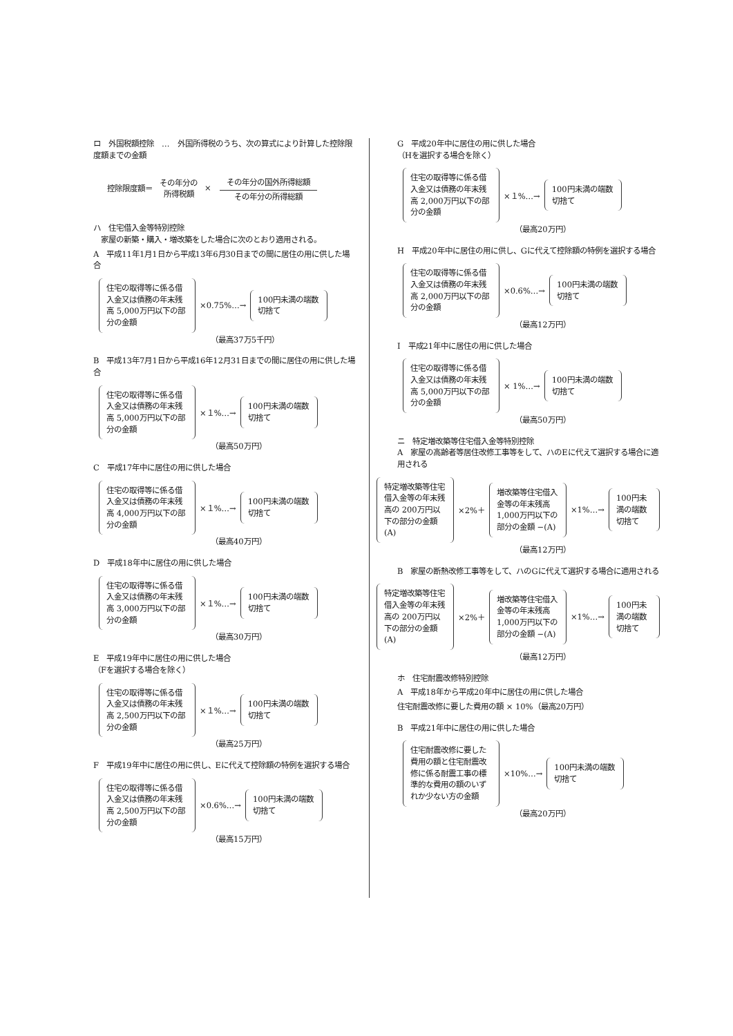ロ　外国税額控除　…　外国所得税のうち、次の算式により計算した控除限度額までの金額
控除限度額＝ その年分の
所得税額 ×
その年分の国外所得総額
その年分の所得総額
ハ　住宅借入金等特別控除
　家屋の新築・購入・増改築をした場合に次のとおり適用される。
A　平成11年1月1日から平成13年6月30日までの間に居住の用に供した場合
住宅の取得等に係る借入金又は債務の年末残高 5,000万円以下の部分の金額
×0.75%…→
100円未満の端数切捨て
（最高37万5千円）
B　平成13年7月1日から平成16年12月31日までの間に居住の用に供した場合
住宅の取得等に係る借入金又は債務の年末残高 5,000万円以下の部分の金額
×１%…→
100円未満の端数切捨て
（最高50万円）
C　平成17年中に居住の用に供した場合
住宅の取得等に係る借入金又は債務の年末残高 4,000万円以下の部分の金額
×１%…→
100円未満の端数切捨て
（最高40万円）
D　平成18年中に居住の用に供した場合
住宅の取得等に係る借入金又は債務の年末残高 3,000万円以下の部分の金額
×１%…→
100円未満の端数切捨て
（最高30万円）
E　平成19年中に居住の用に供した場合
（Fを選択する場合を除く）
住宅の取得等に係る借入金又は債務の年末残高 2,500万円以下の部分の金額
×１%…→
100円未満の端数切捨て
（最高25万円）
F　平成19年中に居住の用に供し、Eに代えて控除額の特例を選択する場合
住宅の取得等に係る借入金又は債務の年末残高 2,500万円以下の部分の金額
×0.6%…→
100円未満の端数切捨て
（最高15万円）
G　平成20年中に居住の用に供した場合
（Hを選択する場合を除く）
住宅の取得等に係る借入金又は債務の年末残高 2,000万円以下の部分の金額
×１%…→
100円未満の端数切捨て
（最高20万円）
H　平成20年中に居住の用に供し、Gに代えて控除額の特例を選択する場合
住宅の取得等に係る借入金又は債務の年末残高 2,000万円以下の部分の金額
×0.6%…→
100円未満の端数切捨て
（最高12万円）
I　平成21年中に居住の用に供した場合
住宅の取得等に係る借入金又は債務の年末残高 5,000万円以下の部分の金額
× 1%…→
100円未満の端数切捨て
（最高50万円）
ニ　特定増改築等住宅借入金等特別控除
A　家屋の高齢者等居住改修工事等をして、ハのEに代えて選択する場合に適用される
特定増改築等住宅借入金等の年末残高の 200万円以下の部分の金額 (A)
×2%＋
増改築等住宅借入金等の年末残高1,000万円以下の部分の金額 −(A)
×1%…→
100円未満の端数切捨て
（最高12万円）
B　家屋の断熱改修工事等をして、ハのGに代えて選択する場合に適用される
特定増改築等住宅借入金等の年末残高の 200万円以下の部分の金額 (A)
×2%＋
増改築等住宅借入金等の年末残高1,000万円以下の部分の金額 −(A)
×1%…→
100円未満の端数切捨て
（最高12万円）
ホ　住宅耐震改修特別控除
A　平成18年から平成20年中に居住の用に供した場合
住宅耐震改修に要した費用の額 × 10%（最高20万円）
B　平成21年中に居住の用に供した場合
住宅耐震改修に要した費用の額と住宅耐震改修に係る耐震工事の標準的な費用の額のいずれか少ない方の金額
×10%…→
100円未満の端数切捨て
（最高20万円）